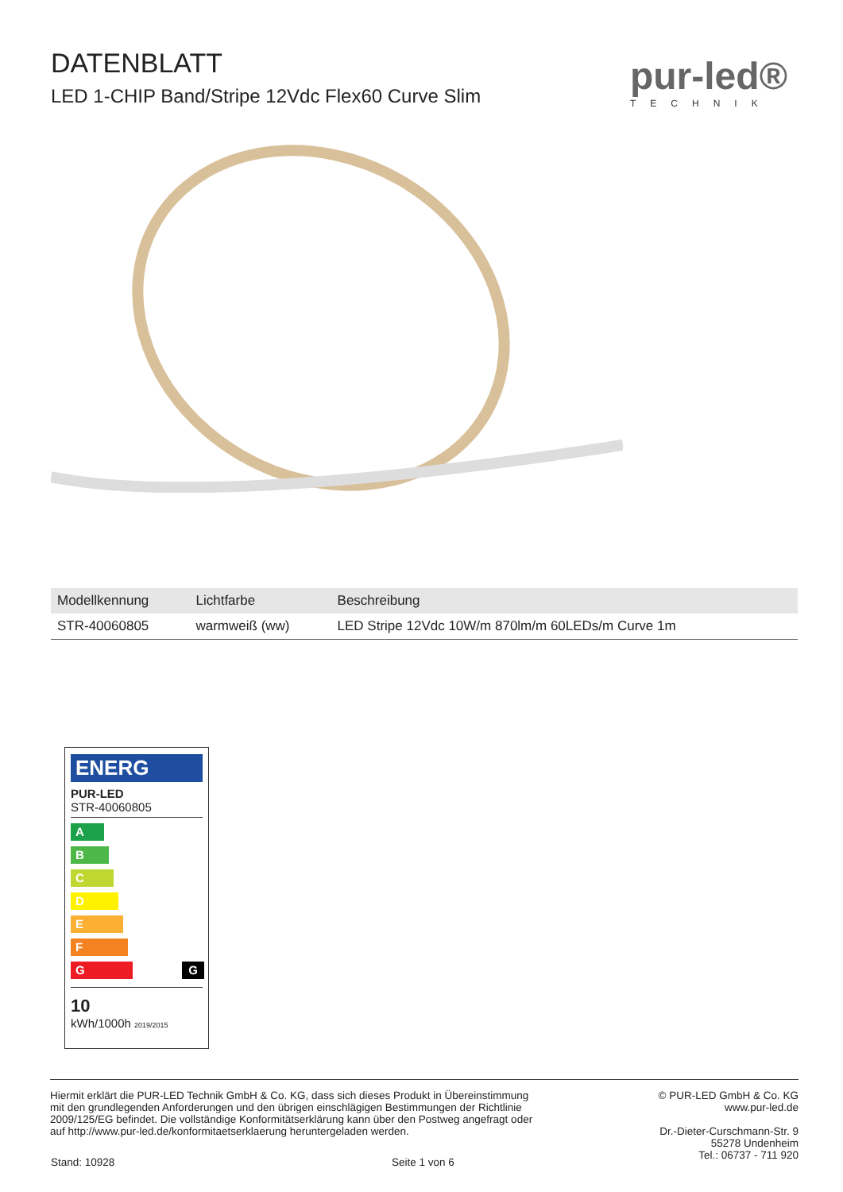DATENBLATT
LED 1-CHIP Band/Stripe 12Vdc Flex60 Curve Slim
pur-led®
TECHNIK
| Modellkennung | Lichtfarbe | Beschreibung |
| --- | --- | --- |
| STR-40060805 | warmweiß (ww) | LED Stripe 12Vdc 10W/m 870lm/m 60LEDs/m Curve 1m |
ENERG
PUR-LED
STR-40060805
A
B
C
D
E
F
G G
10
kWh/1000h 2019/2015
Hiermit erklärt die PUR-LED Technik GmbH & Co. KG, dass sich dieses Produkt in Übereinstimmung
mit den grundlegenden Anforderungen und den übrigen einschlägigen Bestimmungen der Richtlinie
2009/125/EG befindet. Die vollständige Konformitätserklärung kann über den Postweg angefragt oder
auf http://www.pur-led.de/konformitaetserklaerung heruntergeladen werden.
© PUR-LED GmbH & Co. KG
www.pur-led.de
Dr.-Dieter-Curschmann-Str. 9
55278 Undenheim
Tel.: 06737 - 711 920
Stand: 10928 Seite 1 von 6